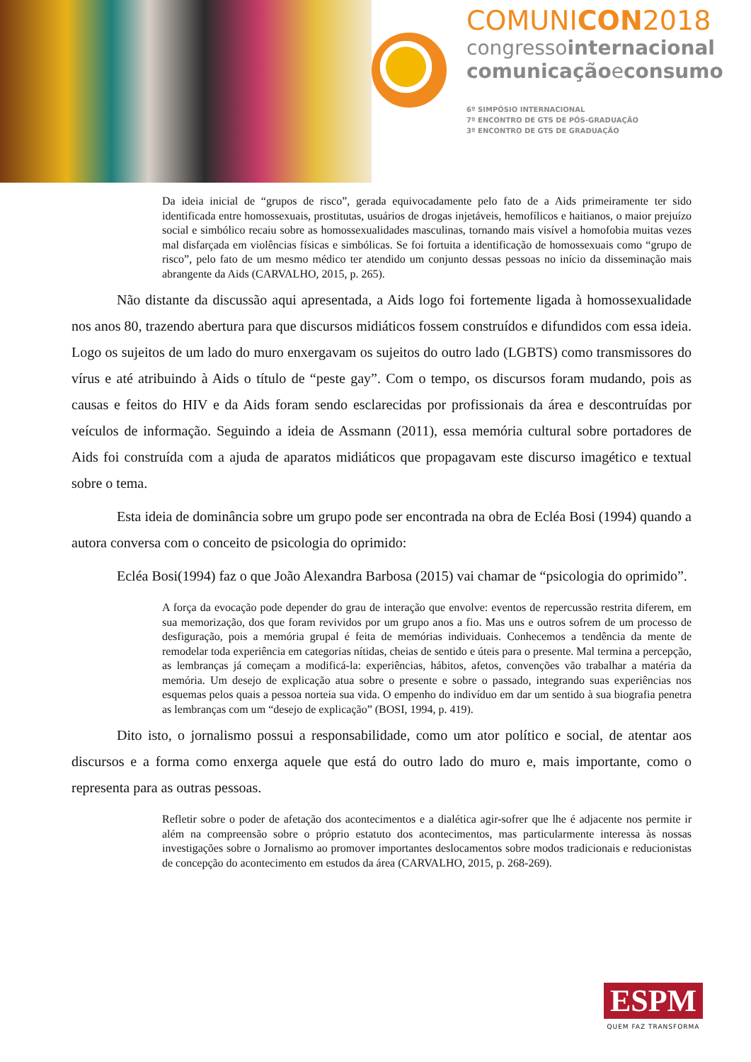COMUNICON2018
congressointernacional
comunicaçãoeconsumo
6º SIMPÓSIO INTERNACIONAL
7º ENCONTRO DE GTS DE PÓS-GRADUAÇÃO
3º ENCONTRO DE GTS DE GRADUAÇÃO
Da ideia inicial de “grupos de risco”, gerada equivocadamente pelo fato de a Aids primeiramente ter sido identificada entre homossexuais, prostitutas, usuários de drogas injetáveis, hemofílicos e haitianos, o maior prejuízo social e simbólico recaiu sobre as homossexualidades masculinas, tornando mais visível a homofobia muitas vezes mal disfarçada em violências físicas e simbólicas. Se foi fortuita a identificação de homossexuais como “grupo de risco”, pelo fato de um mesmo médico ter atendido um conjunto dessas pessoas no início da disseminação mais abrangente da Aids (CARVALHO, 2015, p. 265).
Não distante da discussão aqui apresentada, a Aids logo foi fortemente ligada à homossexualidade nos anos 80, trazendo abertura para que discursos midiáticos fossem construídos e difundidos com essa ideia. Logo os sujeitos de um lado do muro enxergavam os sujeitos do outro lado (LGBTS) como transmissores do vírus e até atribuindo à Aids o título de “peste gay”. Com o tempo, os discursos foram mudando, pois as causas e feitos do HIV e da Aids foram sendo esclarecidas por profissionais da área e descontruídas por veículos de informação. Seguindo a ideia de Assmann (2011), essa memória cultural sobre portadores de Aids foi construída com a ajuda de aparatos midiáticos que propagavam este discurso imagético e textual sobre o tema.
Esta ideia de dominância sobre um grupo pode ser encontrada na obra de Ecléa Bosi (1994) quando a autora conversa com o conceito de psicologia do oprimido:
Ecléa Bosi(1994) faz o que João Alexandra Barbosa (2015) vai chamar de “psicologia do oprimido”.
A força da evocação pode depender do grau de interação que envolve: eventos de repercussão restrita diferem, em sua memorização, dos que foram revividos por um grupo anos a fio. Mas uns e outros sofrem de um processo de desfiguração, pois a memória grupal é feita de memórias individuais. Conhecemos a tendência da mente de remodelar toda experiência em categorias nítidas, cheias de sentido e úteis para o presente. Mal termina a percepção, as lembranças já começam a modificá-la: experiências, hábitos, afetos, convenções vão trabalhar a matéria da memória. Um desejo de explicação atua sobre o presente e sobre o passado, integrando suas experiências nos esquemas pelos quais a pessoa norteia sua vida. O empenho do indivíduo em dar um sentido à sua biografia penetra as lembranças com um “desejo de explicação” (BOSI, 1994, p. 419).
Dito isto, o jornalismo possui a responsabilidade, como um ator político e social, de atentar aos discursos e a forma como enxerga aquele que está do outro lado do muro e, mais importante, como o representa para as outras pessoas.
Refletir sobre o poder de afetação dos acontecimentos e a dialética agir-sofrer que lhe é adjacente nos permite ir além na compreensão sobre o próprio estatuto dos acontecimentos, mas particularmente interessa às nossas investigações sobre o Jornalismo ao promover importantes deslocamentos sobre modos tradicionais e reducionistas de concepção do acontecimento em estudos da área (CARVALHO, 2015, p. 268-269).
ESPM
QUEM FAZ TRANSFORMA